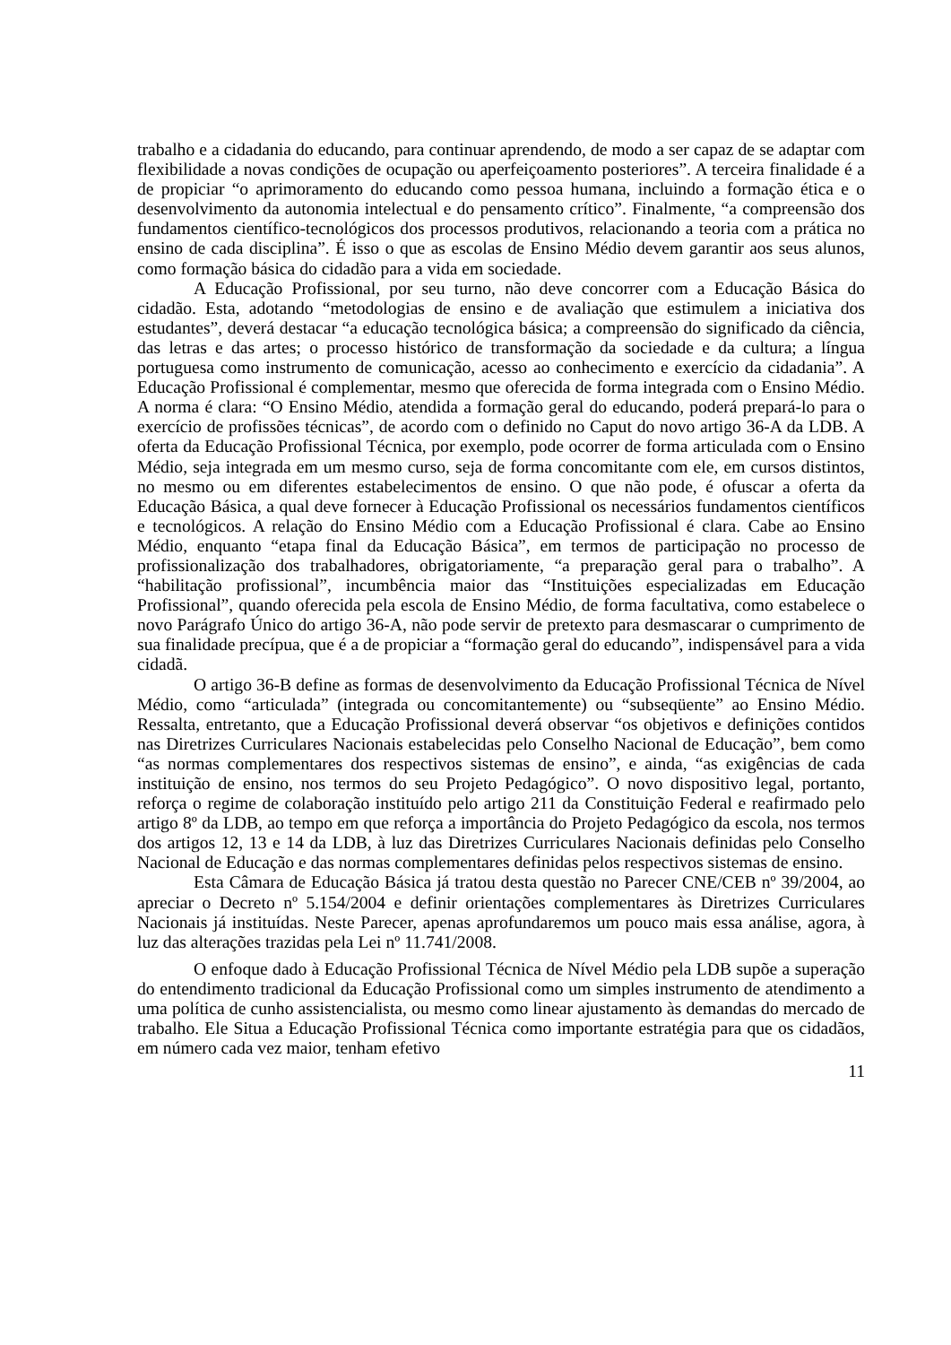trabalho e a cidadania do educando, para continuar aprendendo, de modo a ser capaz de se adaptar com flexibilidade a novas condições de ocupação ou aperfeiçoamento posteriores”. A terceira finalidade é a de propiciar “o aprimoramento do educando como pessoa humana, incluindo a formação ética e o desenvolvimento da autonomia intelectual e do pensamento crítico”. Finalmente, “a compreensão dos fundamentos científico-tecnológicos dos processos produtivos, relacionando a teoria com a prática no ensino de cada disciplina”. É isso o que as escolas de Ensino Médio devem garantir aos seus alunos, como formação básica do cidadão para a vida em sociedade.
A Educação Profissional, por seu turno, não deve concorrer com a Educação Básica do cidadão. Esta, adotando “metodologias de ensino e de avaliação que estimulem a iniciativa dos estudantes”, deverá destacar “a educação tecnológica básica; a compreensão do significado da ciência, das letras e das artes; o processo histórico de transformação da sociedade e da cultura; a língua portuguesa como instrumento de comunicação, acesso ao conhecimento e exercício da cidadania”. A Educação Profissional é complementar, mesmo que oferecida de forma integrada com o Ensino Médio. A norma é clara: “O Ensino Médio, atendida a formação geral do educando, poderá prepará-lo para o exercício de profissões técnicas”, de acordo com o definido no Caput do novo artigo 36-A da LDB. A oferta da Educação Profissional Técnica, por exemplo, pode ocorrer de forma articulada com o Ensino Médio, seja integrada em um mesmo curso, seja de forma concomitante com ele, em cursos distintos, no mesmo ou em diferentes estabelecimentos de ensino. O que não pode, é ofuscar a oferta da Educação Básica, a qual deve fornecer à Educação Profissional os necessários fundamentos científicos e tecnológicos. A relação do Ensino Médio com a Educação Profissional é clara. Cabe ao Ensino Médio, enquanto “etapa final da Educação Básica”, em termos de participação no processo de profissionalização dos trabalhadores, obrigatoriamente, “a preparação geral para o trabalho”. A “habilitação profissional”, incumbência maior das “Instituições especializadas em Educação Profissional”, quando oferecida pela escola de Ensino Médio, de forma facultativa, como estabelece o novo Parágrafo Único do artigo 36-A, não pode servir de pretexto para desmascarar o cumprimento de sua finalidade precípua, que é a de propiciar a “formação geral do educando”, indispensável para a vida cidadã.
O artigo 36-B define as formas de desenvolvimento da Educação Profissional Técnica de Nível Médio, como “articulada” (integrada ou concomitantemente) ou “subseqüente” ao Ensino Médio. Ressalta, entretanto, que a Educação Profissional deverá observar “os objetivos e definições contidos nas Diretrizes Curriculares Nacionais estabelecidas pelo Conselho Nacional de Educação”, bem como “as normas complementares dos respectivos sistemas de ensino”, e ainda, “as exigências de cada instituição de ensino, nos termos do seu Projeto Pedagógico”. O novo dispositivo legal, portanto, reforça o regime de colaboração instituído pelo artigo 211 da Constituição Federal e reafirmado pelo artigo 8º da LDB, ao tempo em que reforça a importância do Projeto Pedagógico da escola, nos termos dos artigos 12, 13 e 14 da LDB, à luz das Diretrizes Curriculares Nacionais definidas pelo Conselho Nacional de Educação e das normas complementares definidas pelos respectivos sistemas de ensino.
Esta Câmara de Educação Básica já tratou desta questão no Parecer CNE/CEB nº 39/2004, ao apreciar o Decreto nº 5.154/2004 e definir orientações complementares às Diretrizes Curriculares Nacionais já instituídas. Neste Parecer, apenas aprofundaremos um pouco mais essa análise, agora, à luz das alterações trazidas pela Lei nº 11.741/2008.
O enfoque dado à Educação Profissional Técnica de Nível Médio pela LDB supõe a superação do entendimento tradicional da Educação Profissional como um simples instrumento de atendimento a uma política de cunho assistencialista, ou mesmo como linear ajustamento às demandas do mercado de trabalho. Ele Situa a Educação Profissional Técnica como importante estratégia para que os cidadãos, em número cada vez maior, tenham efetivo
11